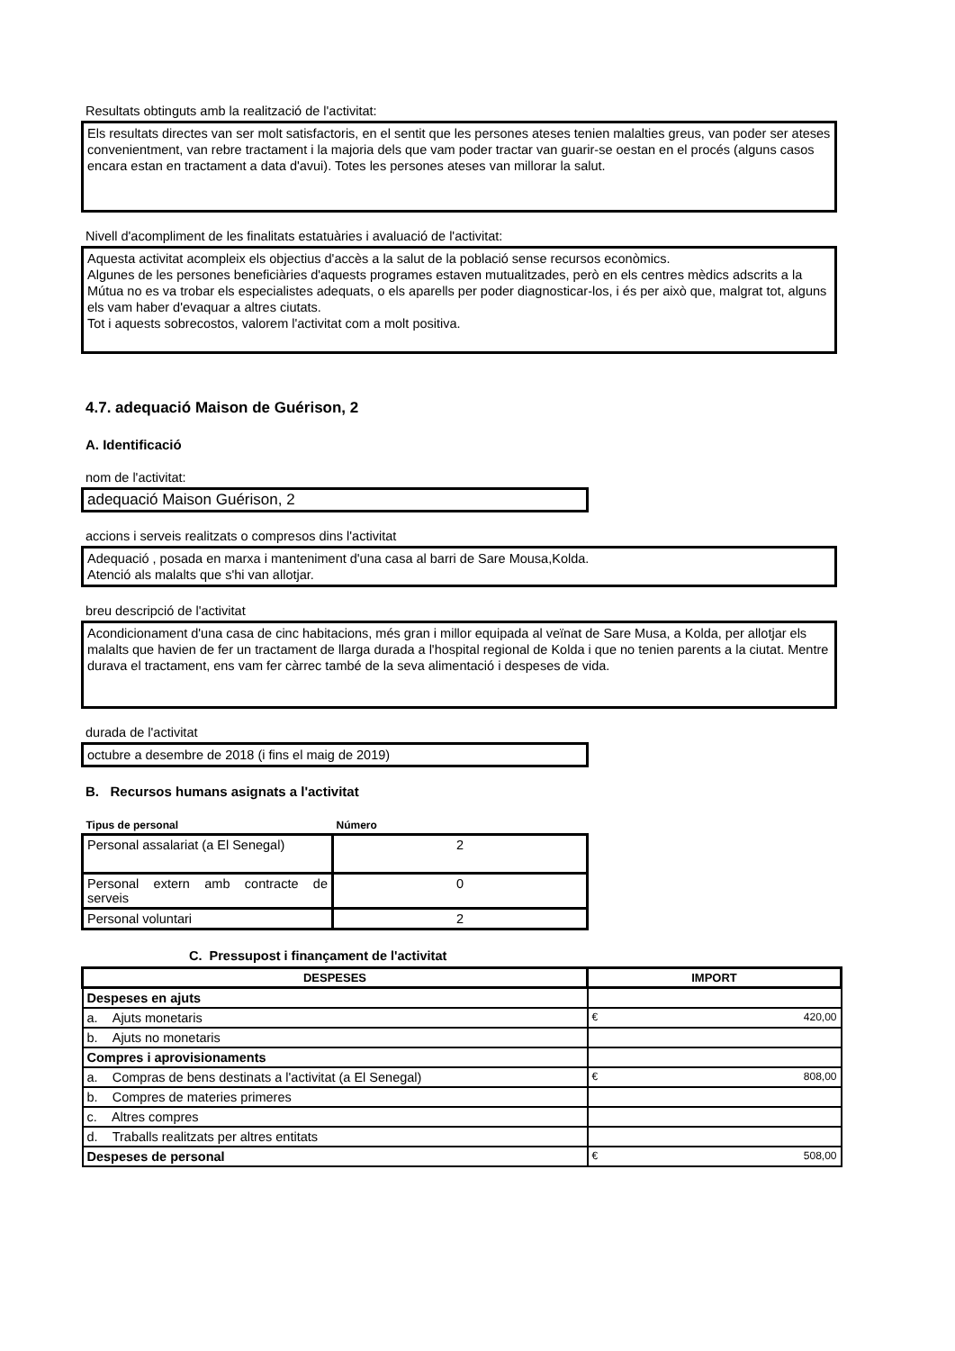Resultats obtinguts amb la realització de l'activitat:
Els resultats directes van ser molt satisfactoris, en el sentit que les persones ateses tenien malalties greus, van poder ser ateses convenientment, van rebre tractament i la majoria dels que vam poder tractar van guarir-se oestan en el procés (alguns casos encara estan en tractament a data d'avui). Totes les persones ateses van millorar la salut.
Nivell d'acompliment de les finalitats estatuàries i avaluació de l'activitat:
Aquesta activitat acompleix els objectius d'accès a la salut de la població sense recursos econòmics.
Algunes de les persones beneficiàries d'aquests programes estaven mutualitzades, però en els centres mèdics adscrits a la Mútua no es va trobar els especialistes adequats, o els aparells per poder diagnosticar-los, i és per això que, malgrat tot, alguns els vam haber d'evaquar a altres ciutats.
Tot i aquests sobrecostos, valorem l'activitat com a molt positiva.
4.7. adequació Maison de Guérison, 2
A. Identificació
nom de l'activitat:
adequació Maison Guérison, 2
accions i serveis realitzats o compresos dins l'activitat
Adequació , posada en marxa i manteniment d'una casa al barri de Sare Mousa,Kolda.
Atenció als malalts que s'hi van allotjar.
breu descripció de l'activitat
Acondicionament d'una casa de cinc habitacions, més gran i millor equipada al veïnat de Sare Musa, a Kolda, per allotjar els malalts que havien de fer un tractament de llarga durada a l'hospital regional de Kolda i que no tenien parents a la ciutat. Mentre durava el tractament, ens vam fer càrrec també de la seva alimentació i despeses de vida.
durada de l'activitat
octubre a desembre de 2018 (i fins el maig de 2019)
B. Recursos humans asignats a l'activitat
| Tipus de personal | Número |
| --- | --- |
| Personal assalariat (a El Senegal) | 2 |
| Personal extern amb contracte de serveis | 0 |
| Personal voluntari | 2 |
C. Pressupost i finançament de l'activitat
| DESPESES | IMPORT |
| --- | --- |
| Despeses en ajuts | |
| a. Ajuts monetaris | € 420,00 |
| b. Ajuts no monetaris | |
| Compres i aprovisionaments | |
| a. Compras de bens destinats a l'activitat (a El Senegal) | € 808,00 |
| b. Compres de materies primeres | |
| c. Altres compres | |
| d. Traballs realitzats per altres entitats | |
| Despeses de personal | € 508,00 |